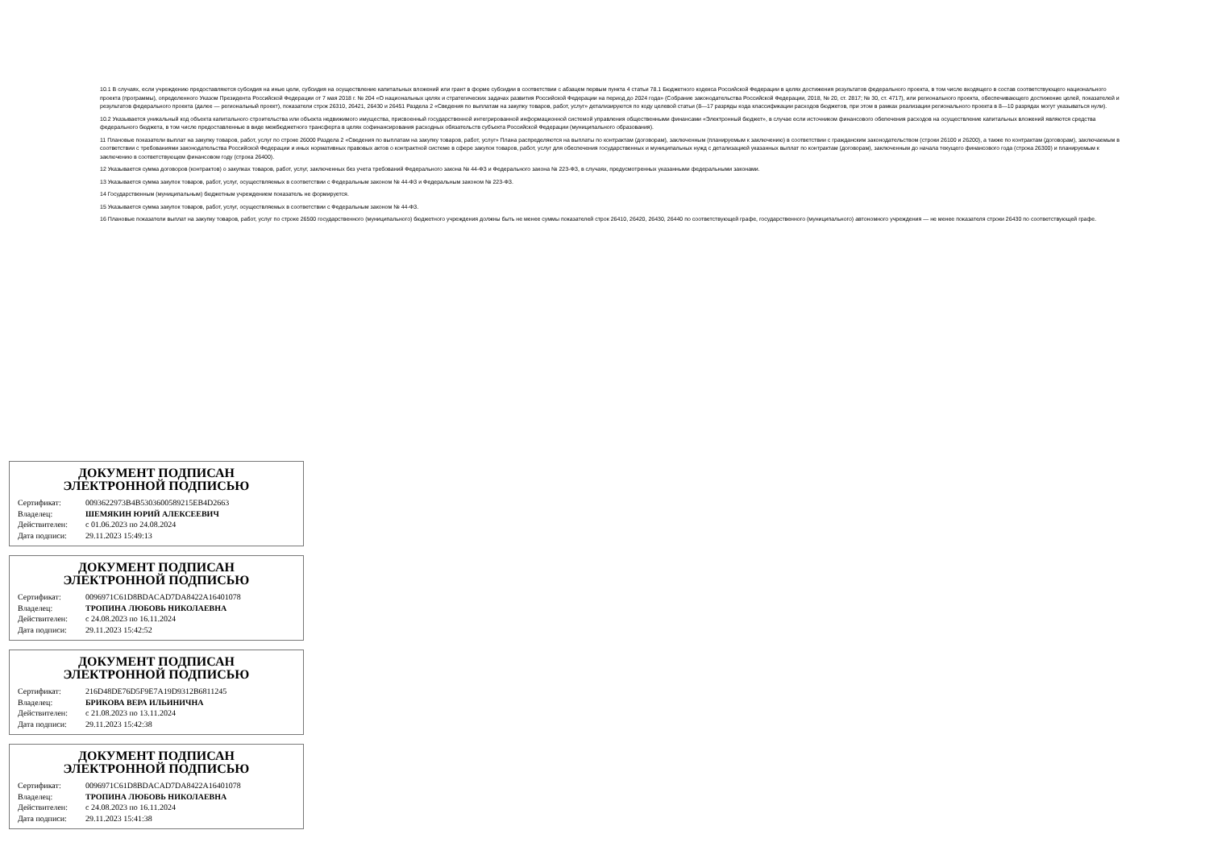10.1 В случаях, если учреждению предоставляются субсидия на иные цели, субсидия на осуществление капитальных вложений или грант в форме субсидии в соответствии с абзацем первым пункта 4 статьи 78.1 Бюджетного кодекса Российской Федерации в целях достижения результатов федерального проекта, в том числе входящего в состав соответствующего национального проекта (программы), определенного Указом Президента Российской Федерации от 7 мая 2018 г. № 204 «О национальных целях и стратегических задачах развития Российской Федерации на период до 2024 года» (Собрание законодательства Российской Федерации, 2018, № 20, ст. 2817; № 30, ст. 4717), или регионального проекта, обеспечивающего достижение целей, показателей и результатов федерального проекта (далее — региональный проект), показатели строк 26310, 26421, 26430 и 26451 Раздела 2 «Сведения по выплатам на закупку товаров, работ, услуг» детализируются по коду целевой статьи (8—17 разряды кода классификации расходов бюджетов, при этом в рамках реализации регионального проекта в 8—10 разрядах могут указываться нули).
10.2 Указывается уникальный код объекта капитального строительства или объекта недвижимого имущества, присвоенный государственной интегрированной информационной системой управления общественными финансами «Электронный бюджет», в случае если источником финансового обепечения расходов на осуществление капитальных вложений являются средства федерального бюджета, в том числе предоставленные в виде межбюджетного трансферта в целях софинансирования расходных обязательств субъекта Российской Федерации (муниципального образования).
11 Плановые показатели выплат на закупку товаров, работ, услуг по строке 26000 Раздела 2 «Сведения по выплатам на закупку товаров, работ, услуг» Плана распределяются на выплаты по контрактам (договорам), заключенным (планируемым к заключению) в соответствии с гражданским законодательством (строки 26100 и 26200), а также по контрактам (договорам), заключаемым в соответствии с требованиями законодательства Российской Федерации и иных нормативных правовых актов о контрактной системе в сфере закупок товаров, работ, услуг для обеспечения государственных и муниципальных нужд с детализацией указанных выплат по контрактам (договорам), заключенным до начала текущего финансового года (строка 26300) и планируемым к заключению в соответствующем финансовом году (строка 26400).
12 Указывается сумма договоров (контрактов) о закупках товаров, работ, услуг, заключенных без учета требований Федерального закона № 44-ФЗ и Федерального закона № 223-ФЗ, в случаях, предусмотренных указанными федеральными законами.
13 Указывается сумма закупок товаров, работ, услуг, осуществляемых в соответствии с Федеральным законом № 44-ФЗ и Федеральным законом № 223-ФЗ.
14 Государственным (муниципальным) бюджетным учреждением показатель не формируется.
15 Указывается сумма закупок товаров, работ, услуг, осуществляемых в соответствии с Федеральным законом № 44-ФЗ.
16 Плановые показатели выплат на закупку товаров, работ, услуг по строке 26500 государственного (муниципального) бюджетного учреждения должны быть не менее суммы показателей строк 26410, 26420, 26430, 26440 по соответствующей графе, государственного (муниципального) автономного учреждения — не менее показателя строки 26430 по соответствующей графе.
ДОКУМЕНТ ПОДПИСАН
ЭЛЕКТРОННОЙ ПОДПИСЬЮ
| Сертификат: | 0093622973B4B5303600589215EB4D2663 |
| Владелец: | ШЕМЯКИН ЮРИЙ АЛЕКСЕЕВИЧ |
| Действителен: | с 01.06.2023 по 24.08.2024 |
| Дата подписи: | 29.11.2023 15:49:13 |
ДОКУМЕНТ ПОДПИСАН
ЭЛЕКТРОННОЙ ПОДПИСЬЮ
| Сертификат: | 0096971C61D8BDACAD7DA8422A16401078 |
| Владелец: | ТРОПИНА ЛЮБОВЬ НИКОЛАЕВНА |
| Действителен: | с 24.08.2023 по 16.11.2024 |
| Дата подписи: | 29.11.2023 15:42:52 |
ДОКУМЕНТ ПОДПИСАН
ЭЛЕКТРОННОЙ ПОДПИСЬЮ
| Сертификат: | 216D48DE76D5F9E7A19D9312B6811245 |
| Владелец: | БРИКОВА ВЕРА ИЛЬИНИЧНА |
| Действителен: | с 21.08.2023 по 13.11.2024 |
| Дата подписи: | 29.11.2023 15:42:38 |
ДОКУМЕНТ ПОДПИСАН
ЭЛЕКТРОННОЙ ПОДПИСЬЮ
| Сертификат: | 0096971C61D8BDACAD7DA8422A16401078 |
| Владелец: | ТРОПИНА ЛЮБОВЬ НИКОЛАЕВНА |
| Действителен: | с 24.08.2023 по 16.11.2024 |
| Дата подписи: | 29.11.2023 15:41:38 |